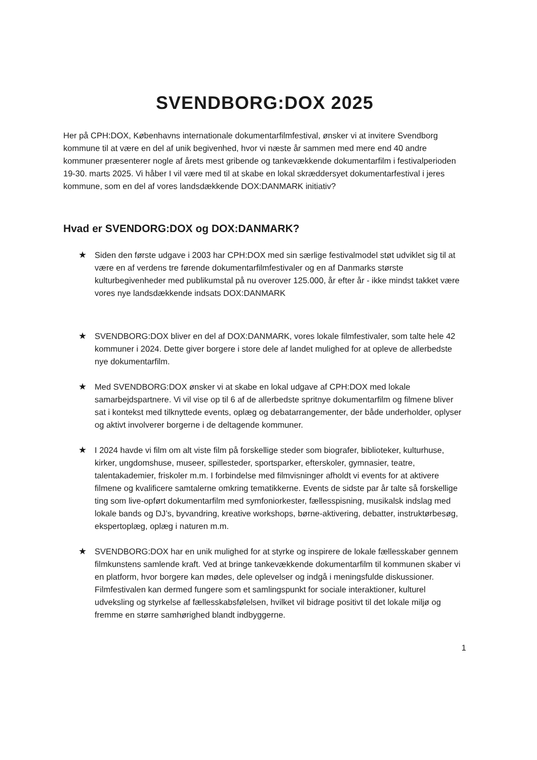SVENDBORG:DOX 2025
Her på CPH:DOX, Københavns internationale dokumentarfilmfestival, ønsker vi at invitere Svendborg kommune til at være en del af unik begivenhed, hvor vi næste år sammen med mere end 40 andre kommuner præsenterer nogle af årets mest gribende og tankevækkende dokumentarfilm i festivalperioden 19-30. marts 2025. Vi håber I vil være med til at skabe en lokal skræddersyet dokumentarfestival i jeres kommune, som en del af vores landsdækkende DOX:DANMARK initiativ?
Hvad er SVENDORG:DOX og DOX:DANMARK?
★ Siden den første udgave i 2003 har CPH:DOX med sin særlige festivalmodel støt udviklet sig til at være en af verdens tre førende dokumentarfilmfestivaler og en af Danmarks største kulturbegivenheder med publikumstal på nu overover 125.000, år efter år - ikke mindst takket være vores nye landsdækkende indsats DOX:DANMARK
★ SVENDBORG:DOX bliver en del af DOX:DANMARK, vores lokale filmfestivaler, som talte hele 42 kommuner i 2024. Dette giver borgere i store dele af landet mulighed for at opleve de allerbedste nye dokumentarfilm.
★ Med SVENDBORG:DOX ønsker vi at skabe en lokal udgave af CPH:DOX med lokale samarbejdspartnere. Vi vil vise op til 6 af de allerbedste spritnye dokumentarfilm og filmene bliver sat i kontekst med tilknyttede events, oplæg og debatarrangementer, der både underholder, oplyser og aktivt involverer borgerne i de deltagende kommuner.
★ I 2024 havde vi film om alt viste film på forskellige steder som biografer, biblioteker, kulturhuse, kirker, ungdomshuse, museer, spillesteder, sportsparker, efterskoler, gymnasier, teatre, talentakademier, friskoler m.m. I forbindelse med filmvisninger afholdt vi events for at aktivere filmene og kvalificere samtalerne omkring tematikkerne. Events de sidste par år talte så forskellige ting som live-opført dokumentarfilm med symfoniorkester, fællesspisning, musikalsk indslag med lokale bands og DJ’s, byvandring, kreative workshops, børne-aktivering, debatter, instruktørbesøg, ekspertoplæg, oplæg i naturen m.m.
★ SVENDBORG:DOX har en unik mulighed for at styrke og inspirere de lokale fællesskaber gennem filmkunstens samlende kraft. Ved at bringe tankevækkende dokumentarfilm til kommunen skaber vi en platform, hvor borgere kan mødes, dele oplevelser og indgå i meningsfulde diskussioner. Filmfestivalen kan dermed fungere som et samlingspunkt for sociale interaktioner, kulturel udveksling og styrkelse af fællesskabsfølelsen, hvilket vil bidrage positivt til det lokale miljø og fremme en større samhørighed blandt indbyggerne.
1